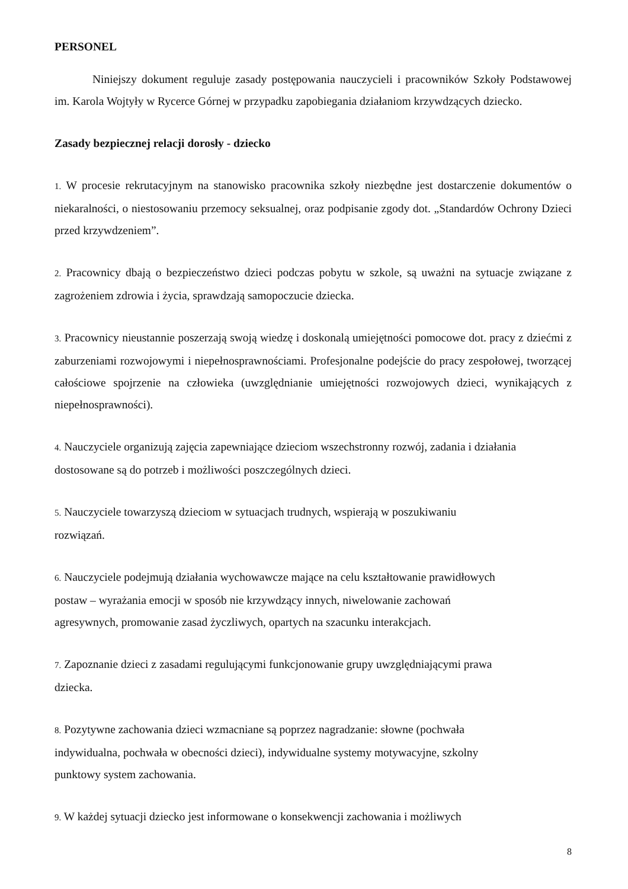PERSONEL
Niniejszy dokument reguluje zasady postępowania nauczycieli i pracowników Szkoły Podstawowej im. Karola Wojtyły w Rycerce Górnej w przypadku zapobiegania działaniom krzywdzących dziecko.
Zasady bezpiecznej relacji dorosły - dziecko
1. W procesie rekrutacyjnym na stanowisko pracownika szkoły niezbędne jest dostarczenie dokumentów o niekaralności, o niestosowaniu przemocy seksualnej, oraz podpisanie zgody dot. „Standardów Ochrony Dzieci przed krzywdzeniem”.
2. Pracownicy dbają o bezpieczeństwo dzieci podczas pobytu w szkole, są uważni na sytuacje związane z zagrożeniem zdrowia i życia, sprawdzają samopoczucie dziecka.
3. Pracownicy nieustannie poszerzają swoją wiedzę i doskonalą umiejętności pomocowe dot. pracy z dziećmi z zaburzeniami rozwojowymi i niepełnosprawnościami. Profesjonalne podejście do pracy zespołowej, tworzącej całościowe spojrzenie na człowieka (uwzględnianie umiejętności rozwojowych dzieci, wynikających z niepełnosprawności).
4. Nauczyciele organizują zajęcia zapewniające dzieciom wszechstronny rozwój, zadania i działania dostosowane są do potrzeb i możliwości poszczególnych dzieci.
5. Nauczyciele towarzyszą dzieciom w sytuacjach trudnych, wspierają w poszukiwaniu
rozwiązań.
6. Nauczyciele podejmują działania wychowawcze mające na celu kształtowanie prawidłowych
postaw – wyrażania emocji w sposób nie krzywdzący innych, niwelowanie zachowań
agresywnych, promowanie zasad życzliwych, opartych na szacunku interakcjach.
7. Zapoznanie dzieci z zasadami regulującymi funkcjonowanie grupy uwzględniającymi prawa
dziecka.
8. Pozytywne zachowania dzieci wzmacniane są poprzez nagradzanie: słowne (pochwała
indywidualna, pochwała w obecności dzieci), indywidualne systemy motywacyjne, szkolny
punktowy system zachowania.
9. W każdej sytuacji dziecko jest informowane o konsekwencji zachowania i możliwych
8